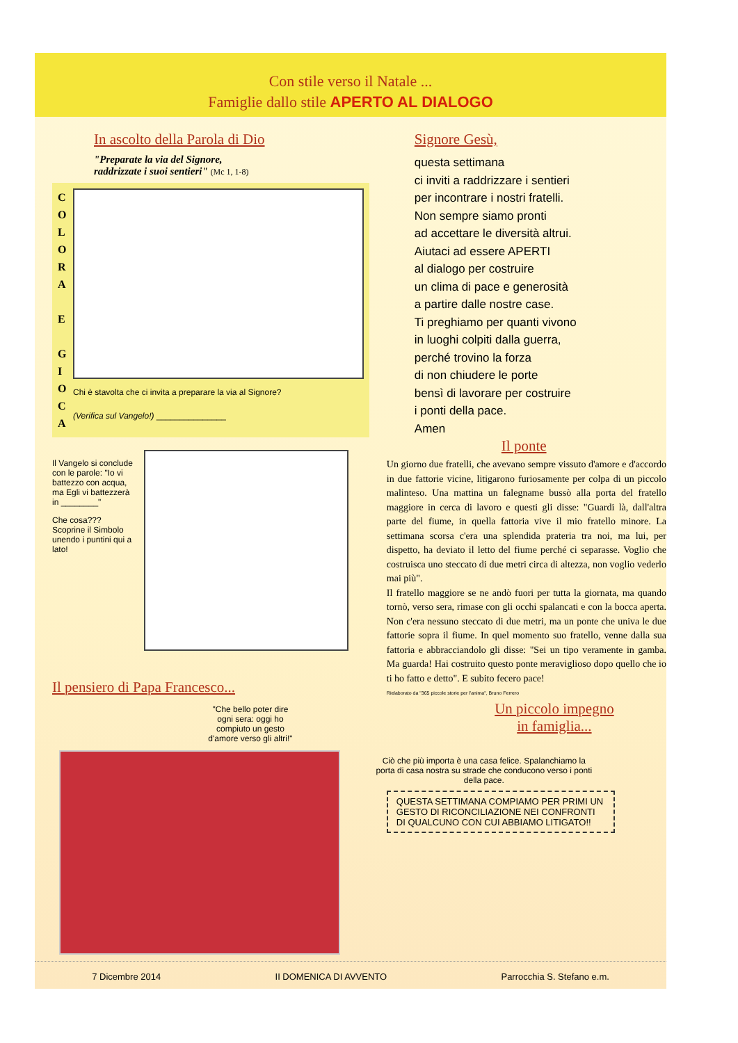Con stile verso il Natale ...
Famiglie dallo stile APERTO AL DIALOGO
In ascolto della Parola di Dio
"Preparate la via del Signore,
raddrizzate i suoi sentieri" (Mc 1, 1-8)
C O L O R A
E
G I O C A
Chi è stavolta che ci invita a preparare la via al Signore?
(Verifica sul Vangelo!) _______________
Il Vangelo si conclude con le parole: "Io vi battezzo con acqua, ma Egli vi battezzerà in ________"
Che cosa??? Scoprine il Simbolo unendo i puntini qui a lato!
Il pensiero di Papa Francesco...
"Che bello poter dire ogni sera: oggi ho compiuto un gesto d'amore verso gli altri!"
Signore Gesù,
questa settimana
ci inviti a raddrizzare i sentieri
per incontrare i nostri fratelli.
Non sempre siamo pronti
ad accettare le diversità altrui.
Aiutaci ad essere APERTI
al dialogo per costruire
un clima di pace e generosità
a partire dalle nostre case.
Ti preghiamo per quanti vivono
in luoghi colpiti dalla guerra,
perché trovino la forza
di non chiudere le porte
bensì di lavorare per costruire
i ponti della pace.
Amen
Il ponte
Un giorno due fratelli, che avevano sempre vissuto d'amore e d'accordo in due fattorie vicine, litigarono furiosamente per colpa di un piccolo malinteso. Una mattina un falegname bussò alla porta del fratello maggiore in cerca di lavoro e questi gli disse: "Guardi là, dall'altra parte del fiume, in quella fattoria vive il mio fratello minore. La settimana scorsa c'era una splendida prateria tra noi, ma lui, per dispetto, ha deviato il letto del fiume perché ci separasse. Voglio che costruisca uno steccato di due metri circa di altezza, non voglio vederlo mai più".
Il fratello maggiore se ne andò fuori per tutta la giornata, ma quando tornò, verso sera, rimase con gli occhi spalancati e con la bocca aperta. Non c'era nessuno steccato di due metri, ma un ponte che univa le due fattorie sopra il fiume. In quel momento suo fratello, venne dalla sua fattoria e abbracciandolo gli disse: "Sei un tipo veramente in gamba. Ma guarda! Hai costruito questo ponte meraviglioso dopo quello che io ti ho fatto e detto". E subito fecero pace!
Rielaborato da "365 piccole storie per l'anima", Bruno Ferrero
Un piccolo impegno
in famiglia...
Ciò che più importa è una casa felice. Spalanchiamo la porta di casa nostra su strade che conducono verso i ponti della pace.
QUESTA SETTIMANA COMPIAMO PER PRIMI UN GESTO DI RICONCILIAZIONE NEI CONFRONTI DI QUALCUNO CON CUI ABBIAMO LITIGATO!!
7 Dicembre 2014 II DOMENICA DI AVVENTO Parrocchia S. Stefano e.m.